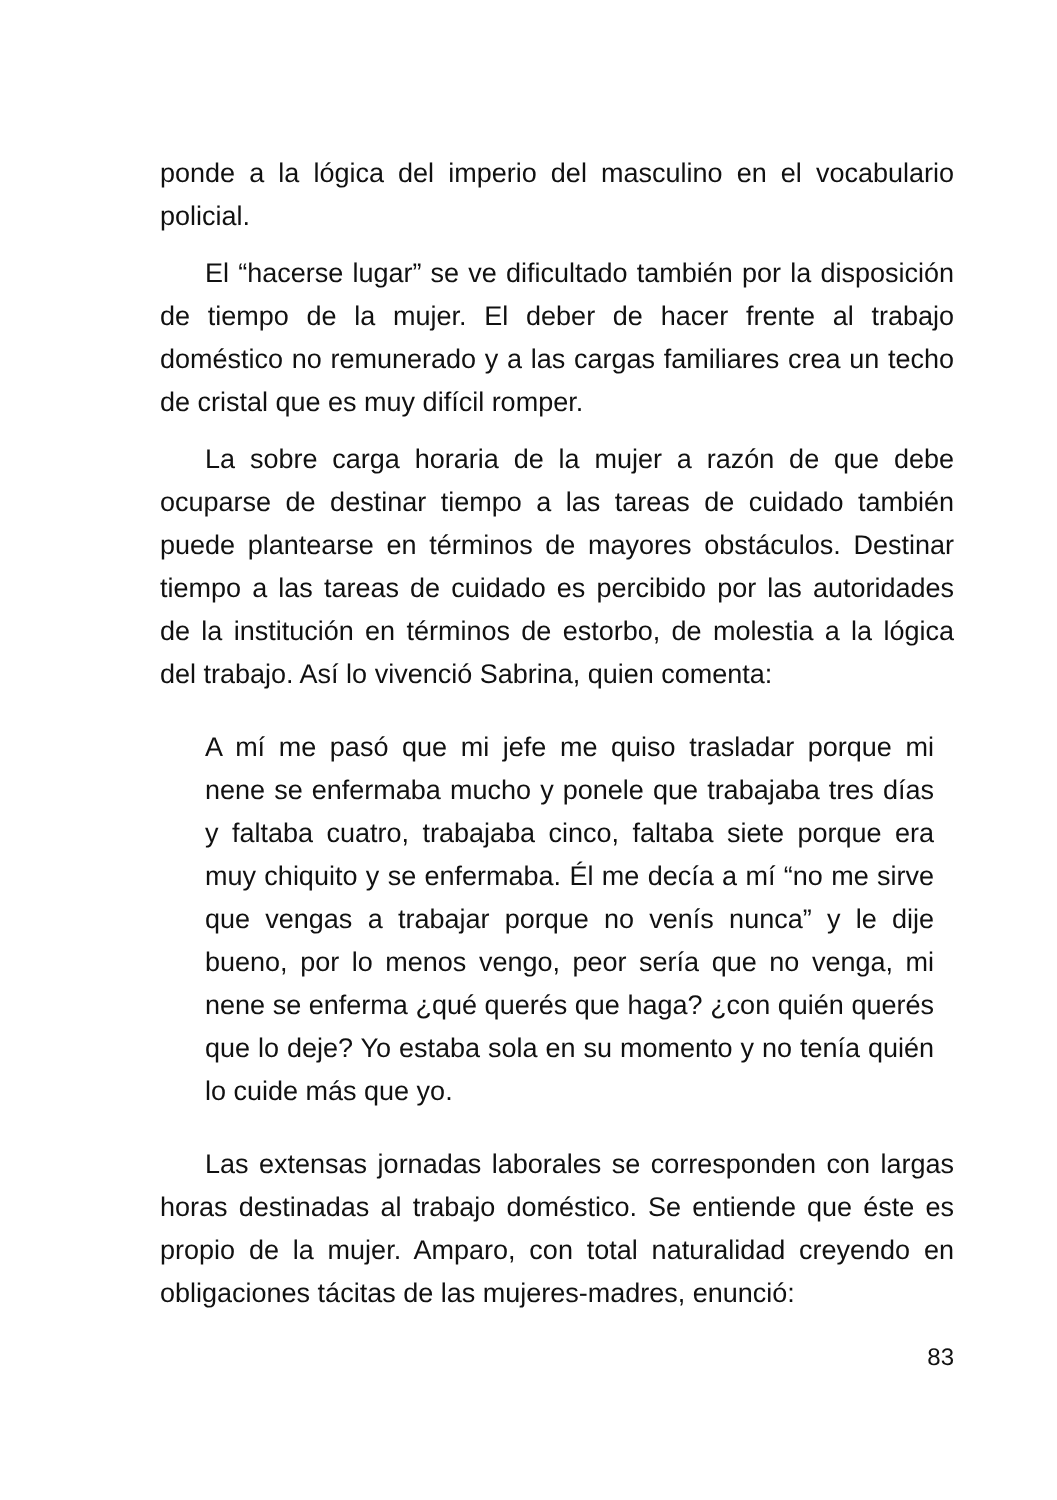ponde a la lógica del imperio del masculino en el vocabulario policial.
El “hacerse lugar” se ve dificultado también por la disposición de tiempo de la mujer. El deber de hacer frente al trabajo doméstico no remunerado y a las cargas familiares crea un techo de cristal que es muy difícil romper.
La sobre carga horaria de la mujer a razón de que debe ocuparse de destinar tiempo a las tareas de cuidado también puede plantearse en términos de mayores obstáculos. Destinar tiempo a las tareas de cuidado es percibido por las autoridades de la institución en términos de estorbo, de molestia a la lógica del trabajo. Así lo vivenció Sabrina, quien comenta:
A mí me pasó que mi jefe me quiso trasladar porque mi nene se enfermaba mucho y ponele que trabajaba tres días y faltaba cuatro, trabajaba cinco, faltaba siete porque era muy chiquito y se enfermaba. Él me decía a mí “no me sirve que vengas a trabajar porque no venís nunca” y le dije bueno, por lo menos vengo, peor sería que no venga, mi nene se enferma ¿qué querés que haga? ¿con quién querés que lo deje? Yo estaba sola en su momento y no tenía quién lo cuide más que yo.
Las extensas jornadas laborales se corresponden con largas horas destinadas al trabajo doméstico. Se entiende que éste es propio de la mujer. Amparo, con total naturalidad creyendo en obligaciones tácitas de las mujeres-madres, enunció:
83